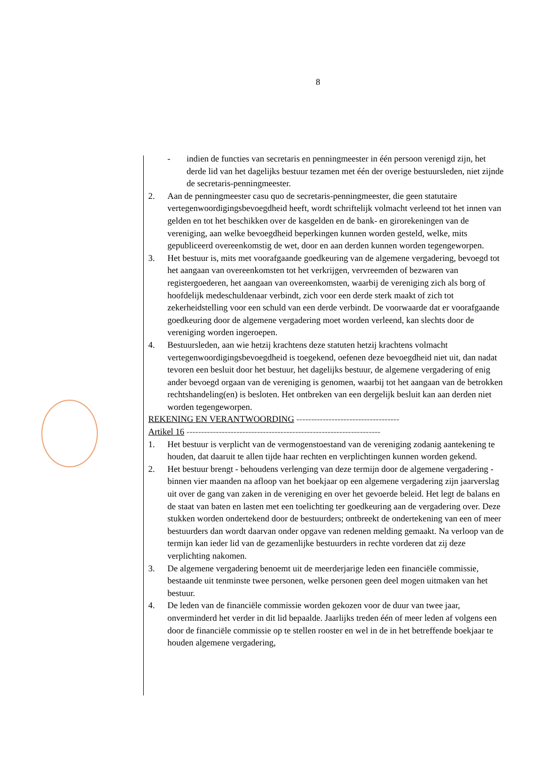8
- indien de functies van secretaris en penningmeester in één persoon verenigd zijn, het derde lid van het dagelijks bestuur tezamen met één der overige bestuursleden, niet zijnde de secretaris-penningmeester.
2. Aan de penningmeester casu quo de secretaris-penningmeester, die geen statutaire vertegenwoordigingsbevoegdheid heeft, wordt schriftelijk volmacht verleend tot het innen van gelden en tot het beschikken over de kasgelden en de bank- en girorekeningen van de vereniging, aan welke bevoegdheid beperkingen kunnen worden gesteld, welke, mits gepubliceerd overeenkomstig de wet, door en aan derden kunnen worden tegengeworpen.
3. Het bestuur is, mits met voorafgaande goedkeuring van de algemene vergadering, bevoegd tot het aangaan van overeenkomsten tot het verkrijgen, vervreemden of bezwaren van registergoederen, het aangaan van overeenkomsten, waarbij de vereniging zich als borg of hoofdelijk medeschuldenaar verbindt, zich voor een derde sterk maakt of zich tot zekerheidstelling voor een schuld van een derde verbindt. De voorwaarde dat er voorafgaande goedkeuring door de algemene vergadering moet worden verleend, kan slechts door de vereniging worden ingeroepen.
4. Bestuursleden, aan wie hetzij krachtens deze statuten hetzij krachtens volmacht vertegenwoordigingsbevoegdheid is toegekend, oefenen deze bevoegdheid niet uit, dan nadat tevoren een besluit door het bestuur, het dagelijks bestuur, de algemene vergadering of enig ander bevoegd orgaan van de vereniging is genomen, waarbij tot het aangaan van de betrokken rechtshandeling(en) is besloten. Het ontbreken van een dergelijk besluit kan aan derden niet worden tegengeworpen.
REKENING EN VERANTWOORDING -----------------------------------
Artikel 16 ------------------------------------------------------------------
1. Het bestuur is verplicht van de vermogenstoestand van de vereniging zodanig aantekening te houden, dat daaruit te allen tijde haar rechten en verplichtingen kunnen worden gekend.
2. Het bestuur brengt - behoudens verlenging van deze termijn door de algemene vergadering - binnen vier maanden na afloop van het boekjaar op een algemene vergadering zijn jaarverslag uit over de gang van zaken in de vereniging en over het gevoerde beleid. Het legt de balans en de staat van baten en lasten met een toelichting ter goedkeuring aan de vergadering over. Deze stukken worden ondertekend door de bestuurders; ontbreekt de ondertekening van een of meer bestuurders dan wordt daarvan onder opgave van redenen melding gemaakt. Na verloop van de termijn kan ieder lid van de gezamenlijke bestuurders in rechte vorderen dat zij deze verplichting nakomen.
3. De algemene vergadering benoemt uit de meerderjarige leden een financiële commissie, bestaande uit tenminste twee personen, welke personen geen deel mogen uitmaken van het bestuur.
4. De leden van de financiële commissie worden gekozen voor de duur van twee jaar, onverminderd het verder in dit lid bepaalde. Jaarlijks treden één of meer leden af volgens een door de financiële commissie op te stellen rooster en wel in de in het betreffende boekjaar te houden algemene vergadering,